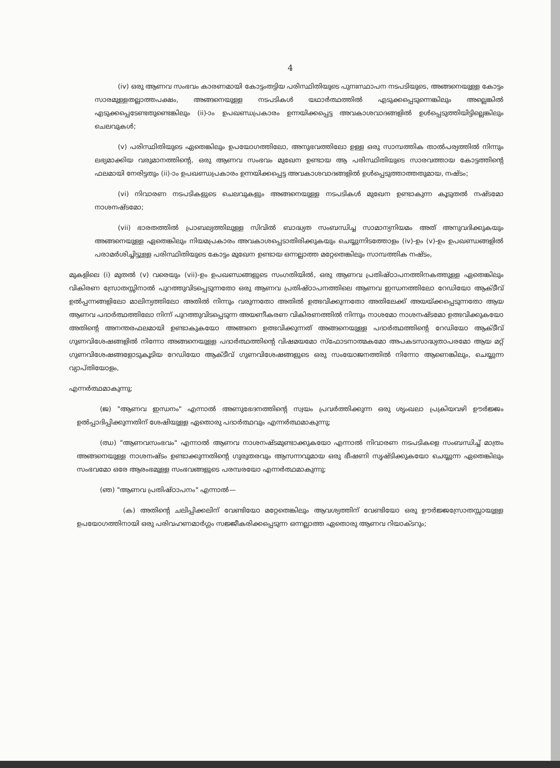4
(iv) ഒരു ആണവ സംഭവം കാരണമായി കോട്ടംതട്ടിയ പരിസ്ഥിതിയുടെ പുനഃസ്ഥാപന നടപടിയുടെ, അങ്ങനെയുള്ള കോട്ടം സാരമുള്ളതല്ലാത്തപക്ഷം, അങ്ങനെയുള്ള നടപടികൾ യഥാർത്ഥത്തിൽ എടുക്കപ്പെടുന്നെങ്കിലും അല്ലെങ്കിൽ എടുക്കപ്പെടേണ്ടതുണ്ടെങ്കിലും (ii)-ാം ഉപഖണ്ഡപ്രകാരം ഉന്നയിക്കപ്പെട്ട അവകാശവാദങ്ങളിൽ ഉൾപ്പെടുത്തിയിട്ടില്ലെങ്കിലും ചെലവുകൾ;
(v) പരിസ്ഥിതിയുടെ ഏതെങ്കിലും ഉപയോഗത്തിലോ, അനുഭവത്തിലോ ഉള്ള ഒരു സാമ്പത്തിക താൽപര്യത്തിൽ നിന്നും ലഭ്യമാക്കിയ വരുമാനത്തിന്റെ, ഒരു ആണവ സംഭവം മുഖേന ഉണ്ടായ ആ പരിസ്ഥിതിയുടെ സാരവത്തായ കോട്ടത്തിന്റെ ഫലമായി നേരിട്ടതും (ii)-ാം ഉപഖണ്ഡപ്രകാരം ഉന്നയിക്കപ്പെട്ട അവകാശവാദങ്ങളിൽ ഉൾപ്പെടുത്താത്തതുമായ, നഷ്ടം;
(vi) നിവാരണ നടപടികളുടെ ചെലവുകളും അങ്ങനെയുള്ള നടപടികൾ മുഖേന ഉണ്ടാകുന്ന കൂടുതൽ നഷ്ടമോ നാശനഷ്ടമോ;
(vii) ഭാരതത്തിൽ പ്രാബല്യത്തിലുള്ള സിവിൽ ബാദ്ധ്യത സംബന്ധിച്ച സാമാന്യനിയമം അത് അനുവദിക്കുകയും അങ്ങനെയുള്ള ഏതെങ്കിലും നിയമപ്രകാരം അവകാശപ്പെടാതിരിക്കുകയും ചെയ്യുന്നിടത്തോളം (iv)-ഉം (v)-ഉം ഉപഖണ്ഡങ്ങളിൽ പരാമർശിച്ചിട്ടുള്ള പരിസ്ഥിതിയുടെ കോട്ടം മുഖേന ഉണ്ടായ ഒന്നല്ലാത്ത മറ്റേതെങ്കിലും സാമ്പത്തിക നഷ്ടം,
മുകളിലെ (i) മുതൽ (v) വരെയും (vii)-ഉം ഉപഖണ്ഡങ്ങളുടെ സംഗതിയിൽ, ഒരു ആണവ പ്രതിഷ്ഠാപനത്തിനകത്തുള്ള ഏതെങ്കിലും വികിരണ സ്രോതസ്സിനാൽ പുറത്തുവിടപ്പെടുന്നതോ ഒരു ആണവ പ്രതിഷ്ഠാപനത്തിലെ ആണവ ഇന്ധനത്തിലോ റേഡിയോ ആക്ടീവ് ഉൽപ്പന്നങ്ങളിലോ മാലിന്യത്തിലോ അതിൽ നിന്നും വരുന്നതോ അതിൽ ഉത്ഭവിക്കുന്നതോ അതിലേക്ക് അയയ്ക്കപ്പെടുന്നതോ ആയ ആണവ പദാർത്ഥത്തിലോ നിന്ന് പുറത്തുവിടപ്പെടുന്ന അയണീകരണ വികിരണത്തിൽ നിന്നും നാശമോ നാശനഷ്ടമോ ഉത്ഭവിക്കുകയോ അതിന്റെ അനന്തരഫലമായി ഉണ്ടാകുകയോ അങ്ങനെ ഉത്ഭവിക്കുന്നത് അങ്ങനെയുള്ള പദാർത്ഥത്തിന്റെ റേഡിയോ ആക്ടീവ് ഗുണവിശേഷങ്ങളിൽ നിന്നോ അങ്ങനെയുള്ള പദാർത്ഥത്തിന്റെ വിഷമയമോ സ്ഫോടനാത്മകമോ അപകടസാദ്ധ്യതാപരമോ ആയ മറ്റ് ഗുണവിശേഷങ്ങളോടുകൂടിയ റേഡിയോ ആക്ടീവ് ഗുണവിശേഷങ്ങളുടെ ഒരു സംയോജനത്തിൽ നിന്നോ ആണെങ്കിലും, ചെയ്യുന്ന വ്യാപ്തിയോളം,
എന്നർത്ഥമാകുന്നു;
(ജ) "ആണവ ഇന്ധനം" എന്നാൽ അണുഭേദനത്തിന്റെ സ്വയം പ്രവർത്തിക്കുന്ന ഒരു ശൃംഖലാ പ്രക്രിയവഴി ഊർജ്ജം ഉൽപ്പാദിപ്പിക്കുന്നതിന് ശേഷിയുള്ള ഏതൊരു പദാർത്ഥവും എന്നർത്ഥമാകുന്നു;
(ഝ) "ആണവസംഭവം" എന്നാൽ ആണവ നാശനഷ്ടമുണ്ടാക്കുകയോ എന്നാൽ നിവാരണ നടപടികളെ സംബന്ധിച്ച് മാത്രം അങ്ങനെയുള്ള നാശനഷ്ടം ഉണ്ടാക്കുന്നതിന്റെ ഗുരുതരവും ആസന്നവുമായ ഒരു ഭീഷണി സൃഷ്ടിക്കുകയോ ചെയ്യുന്ന ഏതെങ്കിലും സംഭവമോ ഒരേ ആരംഭമുള്ള സംഭവങ്ങളുടെ പരമ്പരയോ എന്നർത്ഥമാകുന്നു;
(ഞ) "ആണവ പ്രതിഷ്ഠാപനം" എന്നാൽ—
(ക) അതിന്റെ ചലിപ്പിക്കലിന് വേണ്ടിയോ മറ്റേതെങ്കിലും ആവശ്യത്തിന് വേണ്ടിയോ ഒരു ഊർജ്ജസ്രോതസ്സായുള്ള ഉപയോഗത്തിനായി ഒരു പരിവഹണമാർഗ്ഗം സജ്ജീകരിക്കപ്പെടുന്ന ഒന്നല്ലാത്ത ഏതൊരു ആണവ റിയാക്ടറും;